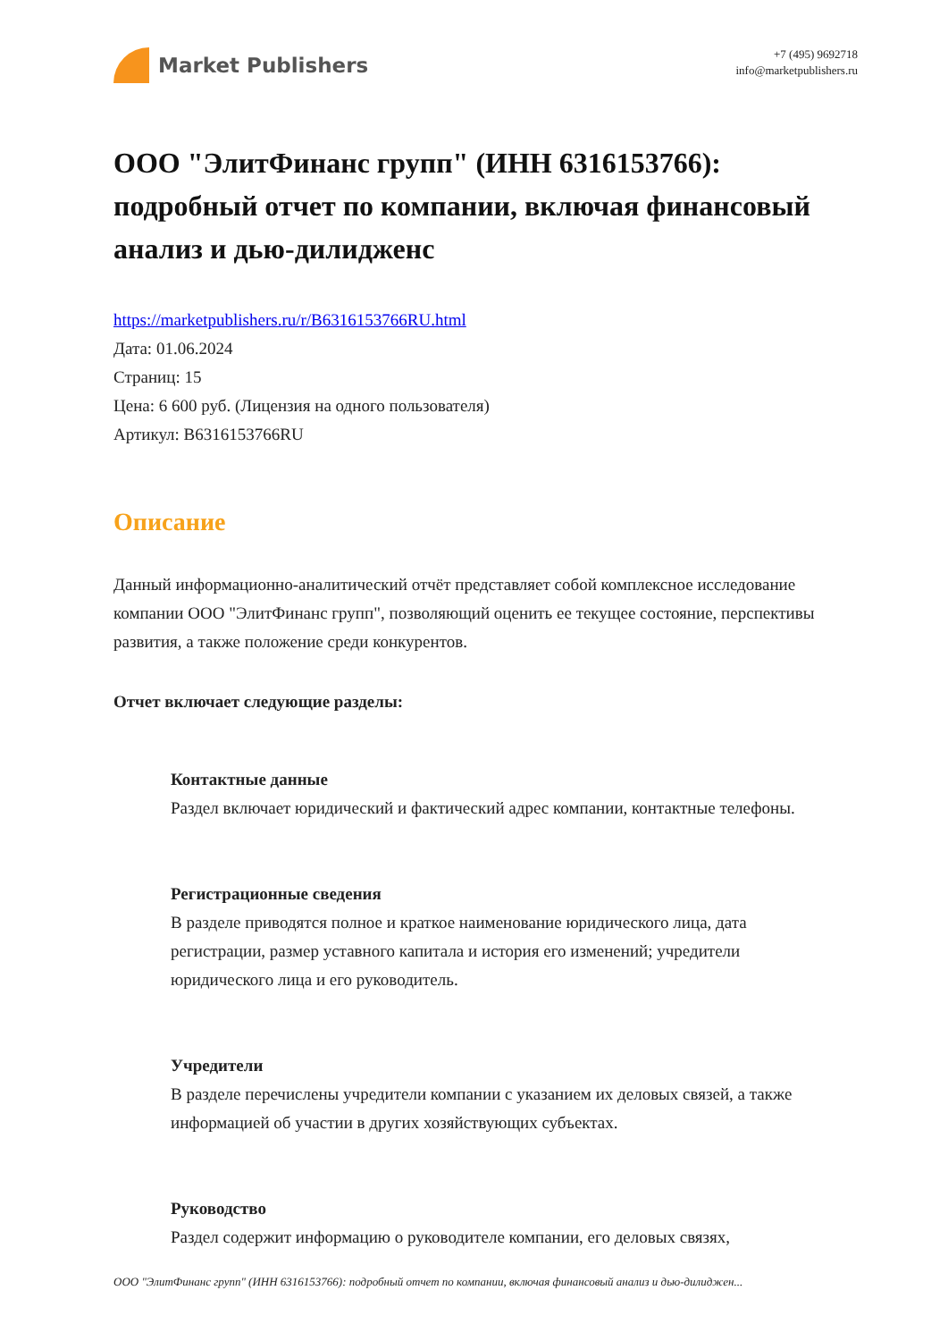Market Publishers
+7 (495) 9692718
info@marketpublishers.ru
ООО "ЭлитФинанс групп" (ИНН 6316153766): подробный отчет по компании, включая финансовый анализ и дью-дилидженс
https://marketpublishers.ru/r/B6316153766RU.html
Дата: 01.06.2024
Страниц: 15
Цена: 6 600 руб. (Лицензия на одного пользователя)
Артикул: B6316153766RU
Описание
Данный информационно-аналитический отчёт представляет собой комплексное исследование компании ООО "ЭлитФинанс групп", позволяющий оценить ее текущее состояние, перспективы развития, а также положение среди конкурентов.
Отчет включает следующие разделы:
Контактные данные
Раздел включает юридический и фактический адрес компании, контактные телефоны.
Регистрационные сведения
В разделе приводятся полное и краткое наименование юридического лица, дата регистрации, размер уставного капитала и история его изменений; учредители юридического лица и его руководитель.
Учредители
В разделе перечислены учредители компании с указанием их деловых связей, а также информацией об участии в других хозяйствующих субъектах.
Руководство
Раздел содержит информацию о руководителе компании, его деловых связях,
ООО "ЭлитФинанс групп" (ИНН 6316153766): подробный отчет по компании, включая финансовый анализ и дью-дилиджен...